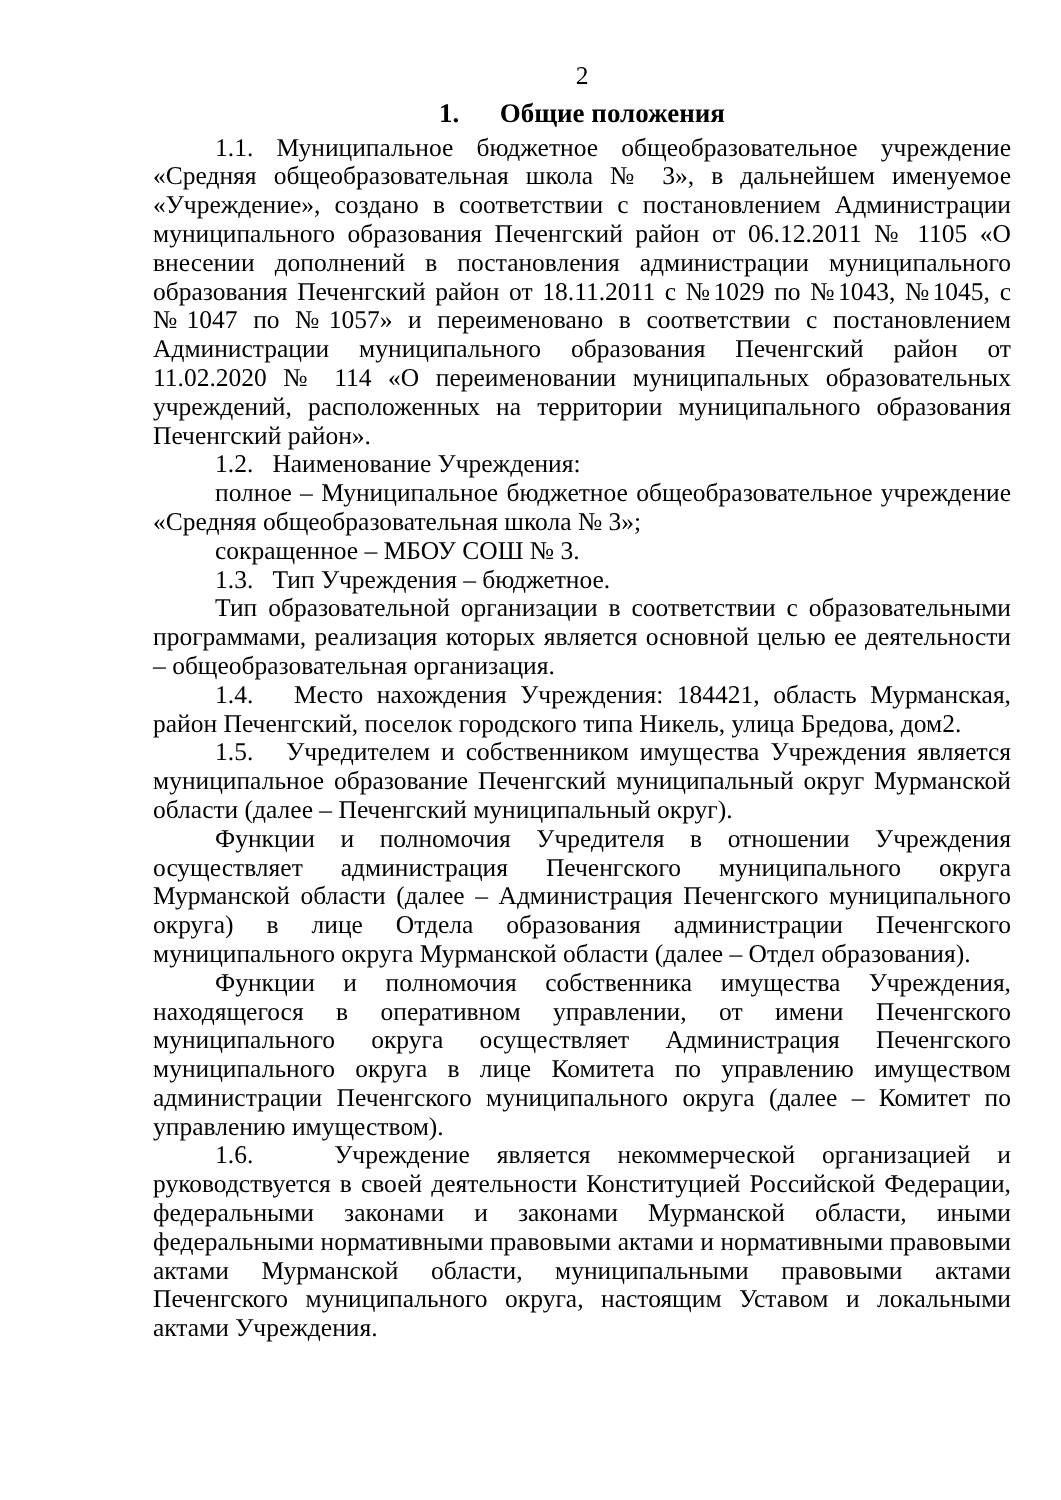2
1. Общие положения
1.1. Муниципальное бюджетное общеобразовательное учреждение «Средняя общеобразовательная школа № 3», в дальнейшем именуемое «Учреждение», создано в соответствии с постановлением Администрации муниципального образования Печенгский район от 06.12.2011 № 1105 «О внесении дополнений в постановления администрации муниципального образования Печенгский район от 18.11.2011 с №1029 по №1043, №1045, с №1047 по №1057» и переименовано в соответствии с постановлением Администрации муниципального образования Печенгский район от 11.02.2020 № 114 «О переименовании муниципальных образовательных учреждений, расположенных на территории муниципального образования Печенгский район».
1.2. Наименование Учреждения:
полное – Муниципальное бюджетное общеобразовательное учреждение «Средняя общеобразовательная школа № 3»;
сокращенное – МБОУ СОШ № 3.
1.3. Тип Учреждения – бюджетное.
Тип образовательной организации в соответствии с образовательными программами, реализация которых является основной целью ее деятельности – общеобразовательная организация.
1.4. Место нахождения Учреждения: 184421, область Мурманская, район Печенгский, поселок городского типа Никель, улица Бредова, дом2.
1.5. Учредителем и собственником имущества Учреждения является муниципальное образование Печенгский муниципальный округ Мурманской области (далее – Печенгский муниципальный округ).
Функции и полномочия Учредителя в отношении Учреждения осуществляет администрация Печенгского муниципального округа Мурманской области (далее – Администрация Печенгского муниципального округа) в лице Отдела образования администрации Печенгского муниципального округа Мурманской области (далее – Отдел образования).
Функции и полномочия собственника имущества Учреждения, находящегося в оперативном управлении, от имени Печенгского муниципального округа осуществляет Администрация Печенгского муниципального округа в лице Комитета по управлению имуществом администрации Печенгского муниципального округа (далее – Комитет по управлению имуществом).
1.6. Учреждение является некоммерческой организацией и руководствуется в своей деятельности Конституцией Российской Федерации, федеральными законами и законами Мурманской области, иными федеральными нормативными правовыми актами и нормативными правовыми актами Мурманской области, муниципальными правовыми актами Печенгского муниципального округа, настоящим Уставом и локальными актами Учреждения.